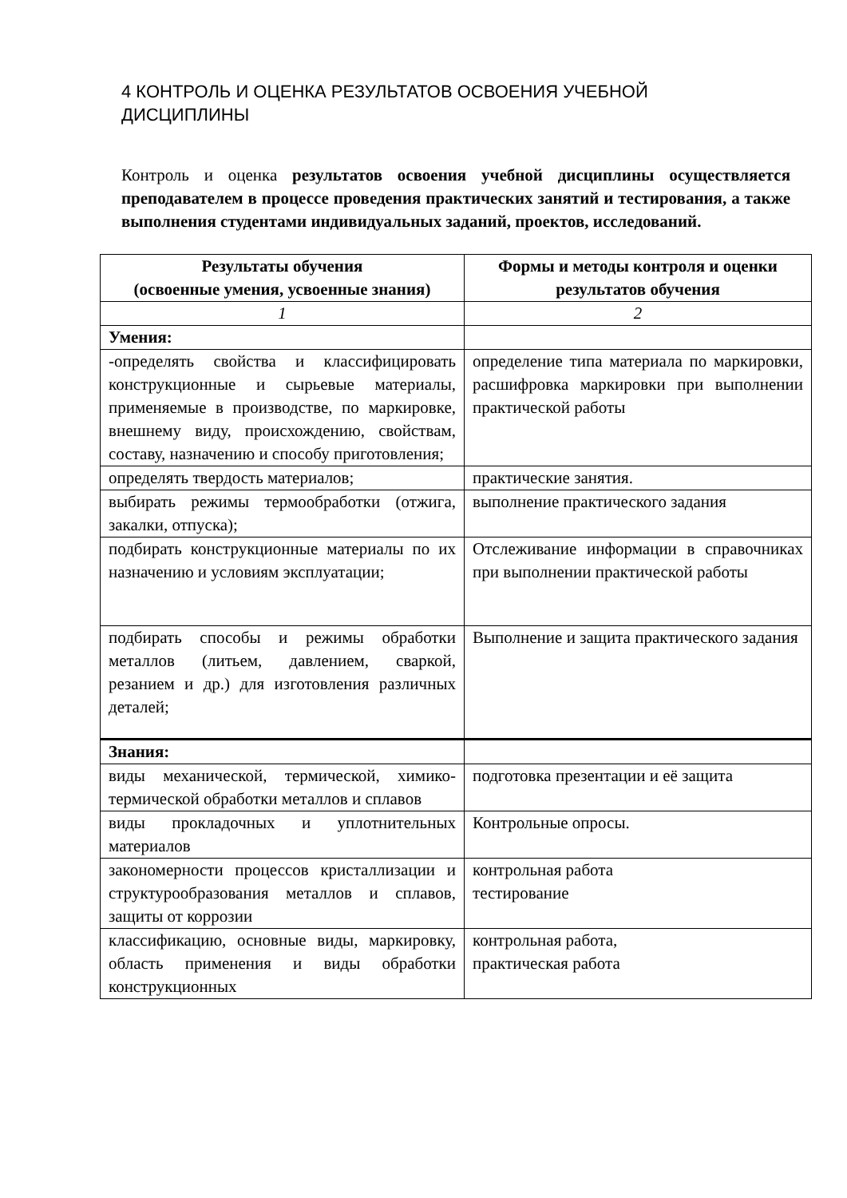4 КОНТРОЛЬ И ОЦЕНКА РЕЗУЛЬТАТОВ ОСВОЕНИЯ УЧЕБНОЙ ДИСЦИПЛИНЫ
Контроль и оценка результатов освоения учебной дисциплины осуществляется преподавателем в процессе проведения практических занятий и тестирования, а также выполнения студентами индивидуальных заданий, проектов, исследований.
| Результаты обучения (освоенные умения, усвоенные знания) | Формы и методы контроля и оценки результатов обучения |
| --- | --- |
| 1 | 2 |
| Умения: | |
| -определять свойства и классифицировать конструкционные и сырьевые материалы, применяемые в производстве, по маркировке, внешнему виду, происхождению, свойствам, составу, назначению и способу приготовления; | определение типа материала по маркировки, расшифровка маркировки при выполнении практической работы |
| определять твердость материалов; | практические занятия. |
| выбирать режимы термообработки (отжига, закалки, отпуска); | выполнение практического задания |
| подбирать конструкционные материалы по их назначению и условиям эксплуатации; | Отслеживание информации в справочниках при выполнении практической работы |
| подбирать способы и режимы обработки металлов (литьем, давлением, сваркой, резанием и др.) для изготовления различных деталей; | Выполнение и защита практического задания |
| Знания: | |
| виды механической, термической, химико-термической обработки металлов и сплавов | подготовка презентации и её защита |
| виды прокладочных и уплотнительных материалов | Контрольные опросы. |
| закономерности процессов кристаллизации и структурообразования металлов и сплавов, защиты от коррозии | контрольная работа тестирование |
| классификацию, основные виды, маркировку, область применения и виды обработки конструкционных | контрольная работа, практическая работа |